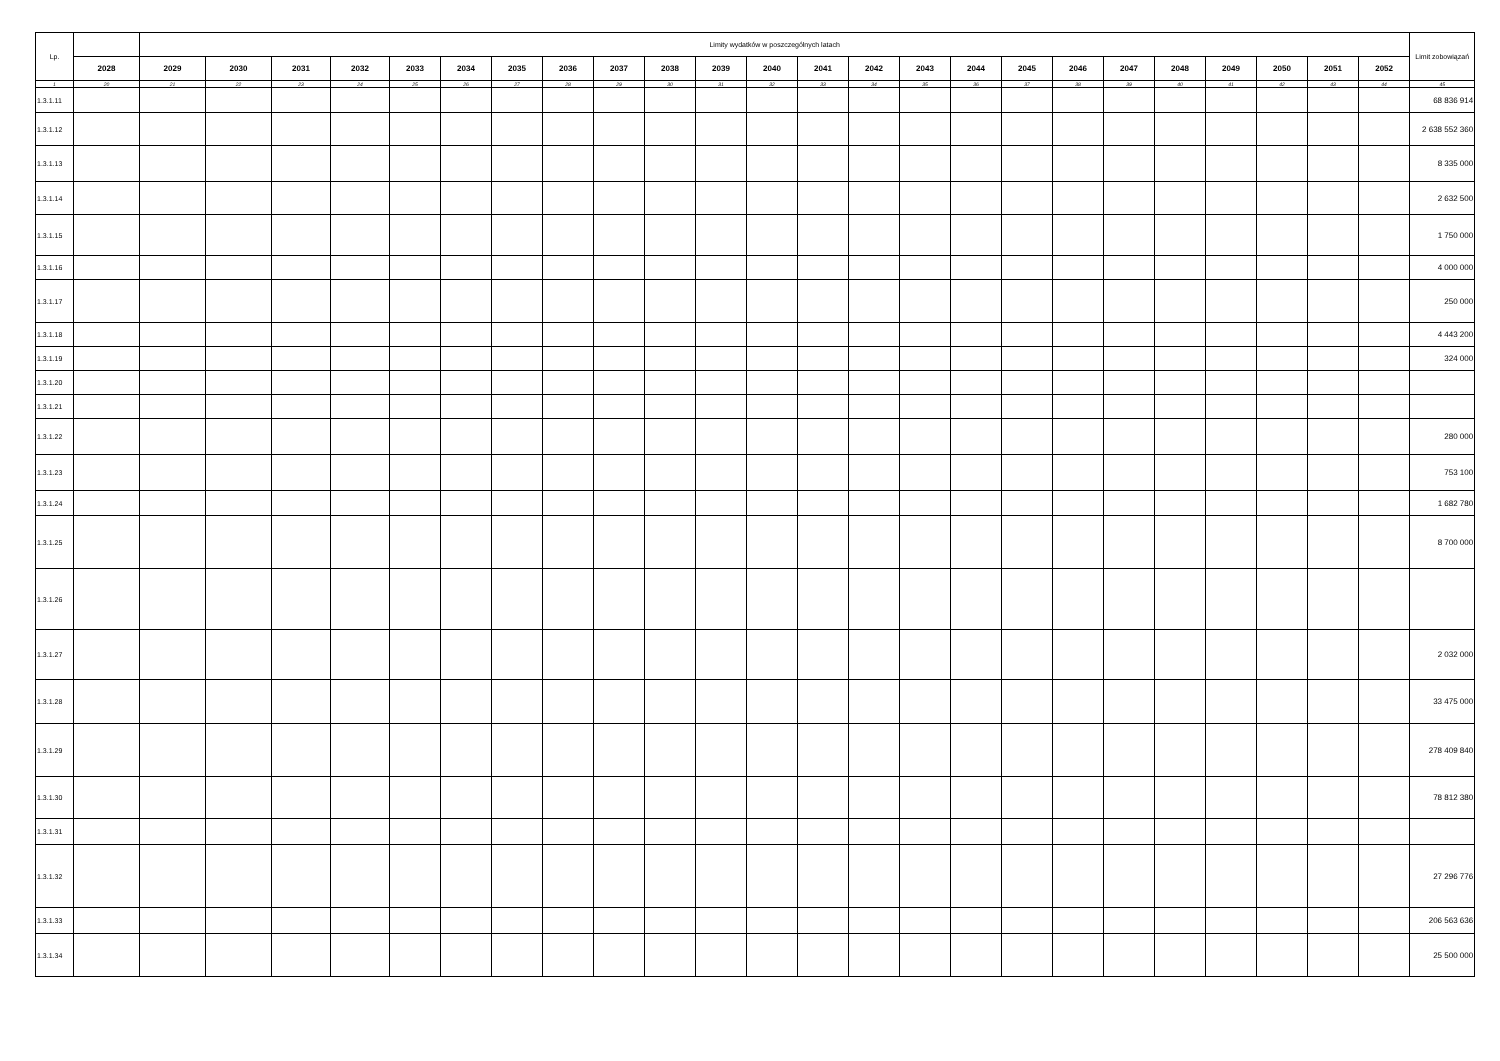| Lp. | | Limity wydatków w poszczególnych latach | | | | | | | | | | | | | | | | | | | | | | | | Limit zobowiązań |
| --- | --- | --- | --- | --- | --- | --- | --- | --- | --- | --- | --- | --- | --- | --- | --- | --- | --- | --- | --- | --- | --- | --- | --- | --- | --- | --- |
| | 2028 | 2029 | 2030 | 2031 | 2032 | 2033 | 2034 | 2035 | 2036 | 2037 | 2038 | 2039 | 2040 | 2041 | 2042 | 2043 | 2044 | 2045 | 2046 | 2047 | 2048 | 2049 | 2050 | 2051 | 2052 | |
| 1 | 20 | 21 | 22 | 23 | 24 | 25 | 26 | 27 | 28 | 29 | 30 | 31 | 32 | 33 | 34 | 35 | 36 | 37 | 38 | 39 | 40 | 41 | 42 | 43 | 44 | 45 |
| 1.3.1.11 | | | | | | | | | | | | | | | | | | | | | | | | | | 68 836 914 |
| 1.3.1.12 | | | | | | | | | | | | | | | | | | | | | | | | | | 2 638 552 360 |
| 1.3.1.13 | | | | | | | | | | | | | | | | | | | | | | | | | | 8 335 000 |
| 1.3.1.14 | | | | | | | | | | | | | | | | | | | | | | | | | | 2 632 500 |
| 1.3.1.15 | | | | | | | | | | | | | | | | | | | | | | | | | | 1 750 000 |
| 1.3.1.16 | | | | | | | | | | | | | | | | | | | | | | | | | | 4 000 000 |
| 1.3.1.17 | | | | | | | | | | | | | | | | | | | | | | | | | | 250 000 |
| 1.3.1.18 | | | | | | | | | | | | | | | | | | | | | | | | | | 4 443 200 |
| 1.3.1.19 | | | | | | | | | | | | | | | | | | | | | | | | | | 324 000 |
| 1.3.1.20 | | | | | | | | | | | | | | | | | | | | | | | | | | |
| 1.3.1.21 | | | | | | | | | | | | | | | | | | | | | | | | | | |
| 1.3.1.22 | | | | | | | | | | | | | | | | | | | | | | | | | | 280 000 |
| 1.3.1.23 | | | | | | | | | | | | | | | | | | | | | | | | | | 753 100 |
| 1.3.1.24 | | | | | | | | | | | | | | | | | | | | | | | | | | 1 682 780 |
| 1.3.1.25 | | | | | | | | | | | | | | | | | | | | | | | | | | 8 700 000 |
| 1.3.1.26 | | | | | | | | | | | | | | | | | | | | | | | | | | |
| 1.3.1.27 | | | | | | | | | | | | | | | | | | | | | | | | | | 2 032 000 |
| 1.3.1.28 | | | | | | | | | | | | | | | | | | | | | | | | | | 33 475 000 |
| 1.3.1.29 | | | | | | | | | | | | | | | | | | | | | | | | | | 278 409 840 |
| 1.3.1.30 | | | | | | | | | | | | | | | | | | | | | | | | | | 78 812 380 |
| 1.3.1.31 | | | | | | | | | | | | | | | | | | | | | | | | | | |
| 1.3.1.32 | | | | | | | | | | | | | | | | | | | | | | | | | | 27 296 776 |
| 1.3.1.33 | | | | | | | | | | | | | | | | | | | | | | | | | | 206 563 636 |
| 1.3.1.34 | | | | | | | | | | | | | | | | | | | | | | | | | | 25 500 000 |